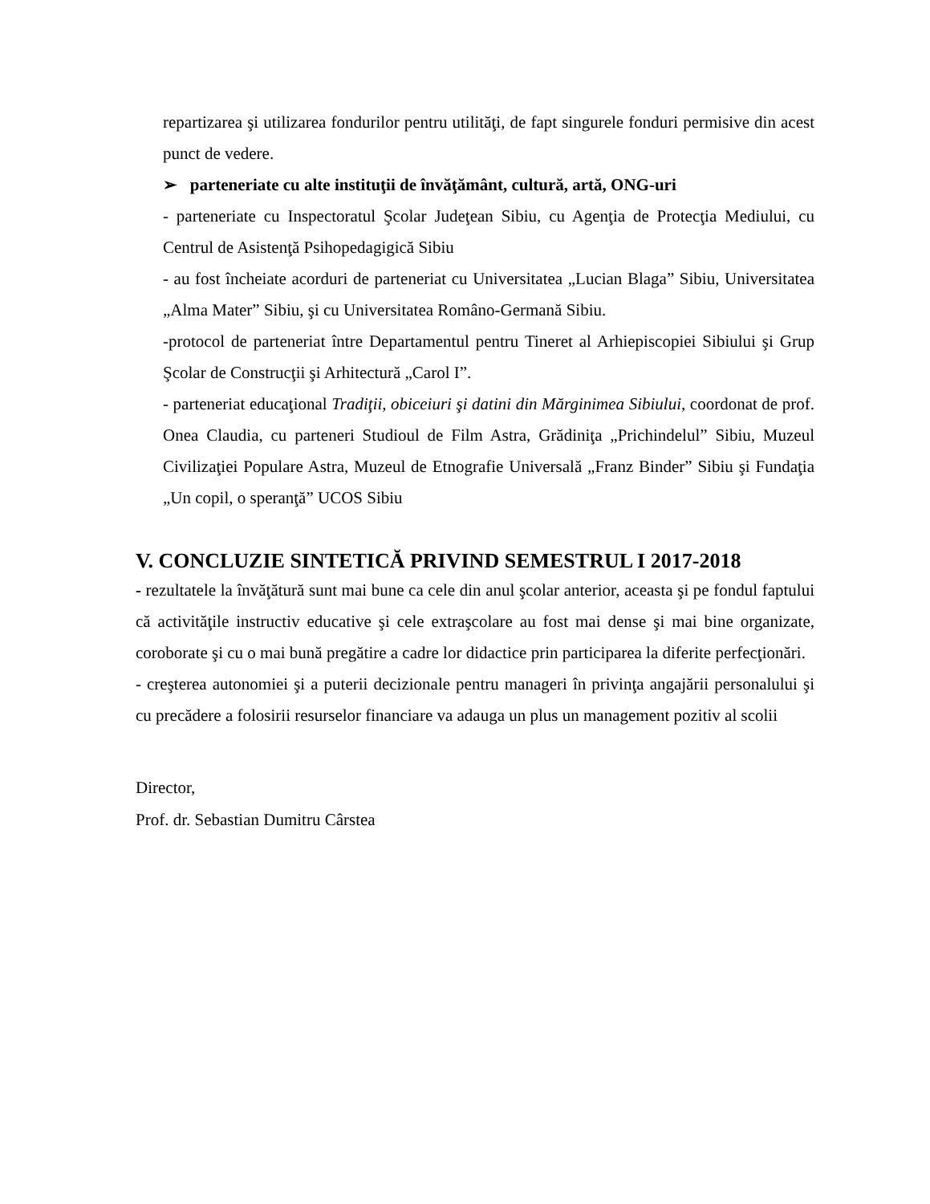repartizarea şi utilizarea fondurilor pentru utilităţi, de fapt singurele fonduri permisive din acest punct de vedere.
➢ parteneriate cu alte instituţii de învăţământ, cultură, artă, ONG-uri
- parteneriate cu Inspectoratul Şcolar Judeţean Sibiu, cu Agenţia de Protecţia Mediului, cu Centrul de Asistenţă Psihopedagigică Sibiu
- au fost încheiate acorduri de parteneriat cu Universitatea „Lucian Blaga” Sibiu, Universitatea „Alma Mater” Sibiu, şi cu Universitatea Româno-Germană Sibiu.
-protocol de parteneriat între Departamentul pentru Tineret al Arhiepiscopiei Sibiului şi Grup Şcolar de Construcţii şi Arhitectură „Carol I”.
- parteneriat educaţional Tradiţii, obiceiuri şi datini din Mărginimea Sibiului, coordonat de prof. Onea Claudia, cu parteneri Studioul de Film Astra, Grădiniţa „Prichindelul” Sibiu, Muzeul Civilizaţiei Populare Astra, Muzeul de Etnografie Universală „Franz Binder” Sibiu şi Fundaţia „Un copil, o speranţă” UCOS Sibiu
V. CONCLUZIE SINTETICĂ PRIVIND SEMESTRUL I 2017-2018
- rezultatele la învăţătură sunt mai bune ca cele din anul şcolar anterior, aceasta şi pe fondul faptului că activităţile instructiv educative şi cele extraşcolare au fost mai dense şi mai bine organizate, coroborate şi cu o mai bună pregătire a cadre lor didactice prin participarea la diferite perfecţionări.
- creşterea autonomiei şi a puterii decizionale pentru manageri în privinţa angajării personalului şi cu precădere a folosirii resurselor financiare va adauga un plus un management pozitiv al scolii
Director,
Prof. dr. Sebastian Dumitru Cârstea